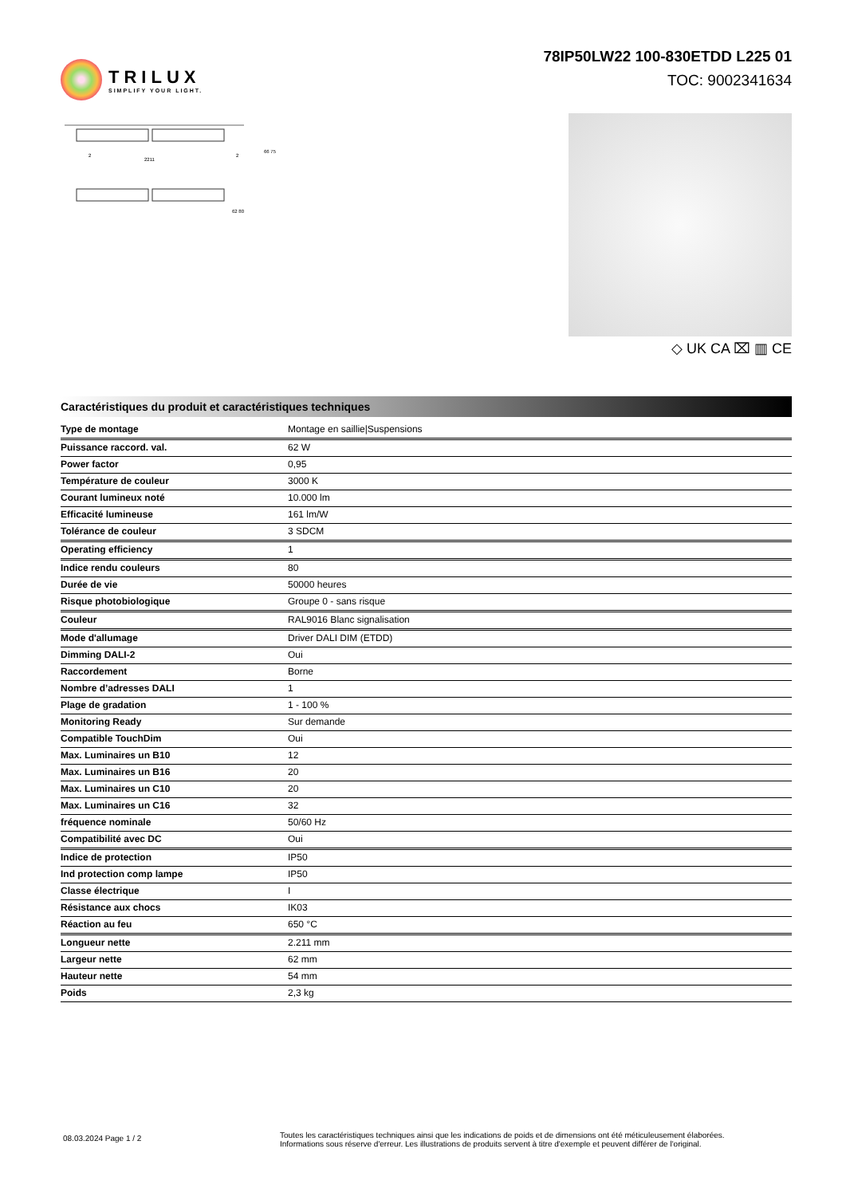TRILUX
SIMPLIFY YOUR LIGHT.
78IP50LW22 100-830ETDD L225 01
TOC: 9002341634
2211
2
2
66 75
62 80
◇ UK CA ⌧ ▥ CE
Caractéristiques du produit et caractéristiques techniques
| Type de montage | Montage en saillie/Suspensions |
| Puissance raccord. val. | 62 W |
| Power factor | 0,95 |
| Température de couleur | 3000 K |
| Courant lumineux noté | 10.000 lm |
| Efficacité lumineuse | 161 lm/W |
| Tolérance de couleur | 3 SDCM |
| Operating efficiency | 1 |
| Indice rendu couleurs | 80 |
| Durée de vie | 50000 heures |
| Risque photobiologique | Groupe 0 - sans risque |
| Couleur | RAL9016 Blanc signalisation |
| Mode d'allumage | Driver DALI DIM (ETDD) |
| Dimming DALI-2 | Oui |
| Raccordement | Borne |
| Nombre d’adresses DALI | 1 |
| Plage de gradation | 1 - 100 % |
| Monitoring Ready | Sur demande |
| Compatible TouchDim | Oui |
| Max. Luminaires un B10 | 12 |
| Max. Luminaires un B16 | 20 |
| Max. Luminaires un C10 | 20 |
| Max. Luminaires un C16 | 32 |
| fréquence nominale | 50/60 Hz |
| Compatibilité avec DC | Oui |
| Indice de protection | IP50 |
| Ind protection comp lampe | IP50 |
| Classe électrique | I |
| Résistance aux chocs | IK03 |
| Réaction au feu | 650 °C |
| Longueur nette | 2.211 mm |
| Largeur nette | 62 mm |
| Hauteur nette | 54 mm |
| Poids | 2,3 kg |
08.03.2024 Page 1 / 2
Toutes les caractéristiques techniques ainsi que les indications de poids et de dimensions ont été méticuleusement élaborées.
Informations sous réserve d'erreur. Les illustrations de produits servent à titre d'exemple et peuvent différer de l'original.